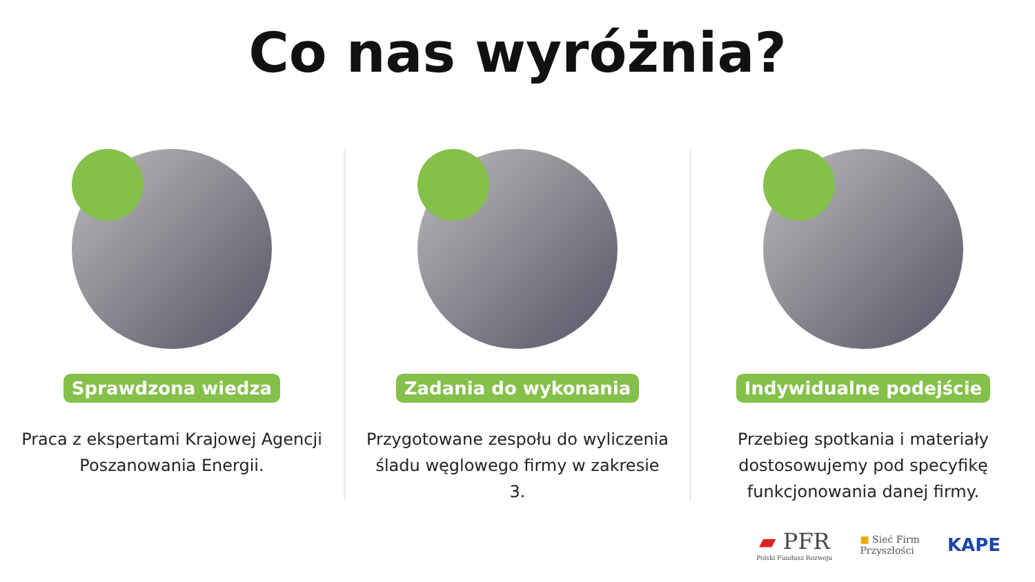Co nas wyróżnia?
Sprawdzona wiedza
Praca z ekspertami Krajowej Agencji Poszanowania Energii.
Zadania do wykonania
Przygotowane zespołu do wyliczenia śladu węglowego firmy w zakresie 3.
Indywidualne podejście
Przebieg spotkania i materiały dostosowujemy pod specyfikę funkcjonowania danej firmy.
▰ PFR
Polski Fundusz Rozwoju
■ Sieć Firm
Przyszłości
KAPE